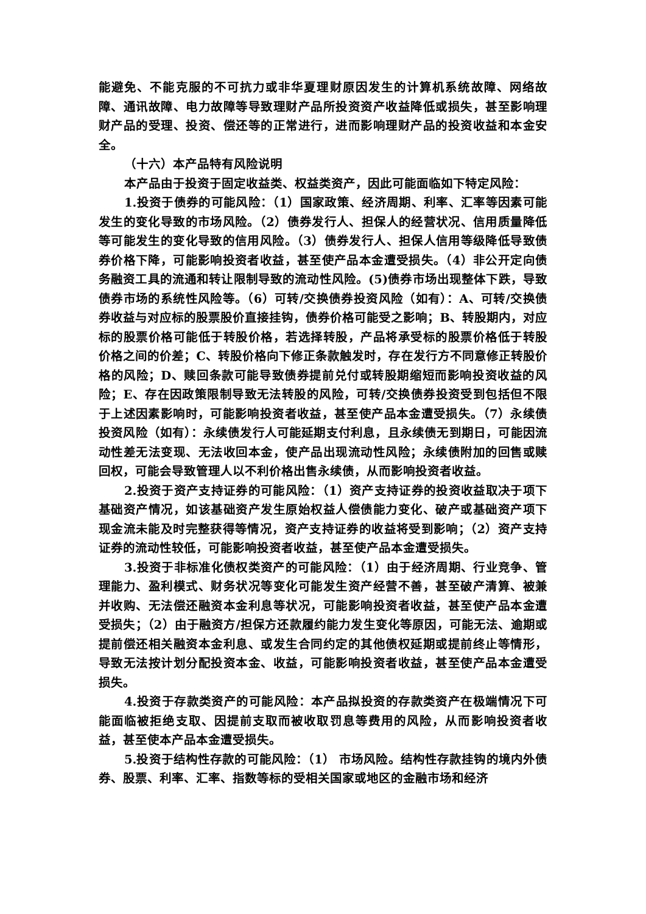能避免、不能克服的不可抗力或非华夏理财原因发生的计算机系统故障、网络故障、通讯故障、电力故障等导致理财产品所投资资产收益降低或损失，甚至影响理财产品的受理、投资、偿还等的正常进行，进而影响理财产品的投资收益和本金安全。
（十六）本产品特有风险说明
本产品由于投资于固定收益类、权益类资产，因此可能面临如下特定风险：
1.投资于债券的可能风险：（1）国家政策、经济周期、利率、汇率等因素可能发生的变化导致的市场风险。（2）债券发行人、担保人的经营状况、信用质量降低等可能发生的变化导致的信用风险。（3）债券发行人、担保人信用等级降低导致债券价格下降，可能影响投资者收益，甚至使产品本金遭受损失。（4）非公开定向债务融资工具的流通和转让限制导致的流动性风险。(5)债券市场出现整体下跌，导致债券市场的系统性风险等。（6）可转/交换债券投资风险（如有）：A、可转/交换债券收益与对应标的股票股价直接挂钩，债券价格可能受之影响；B、转股期内，对应标的股票价格可能低于转股价格，若选择转股，产品将承受标的股票价格低于转股价格之间的价差；C、转股价格向下修正条款触发时，存在发行方不同意修正转股价格的风险；D、赎回条款可能导致债券提前兑付或转股期缩短而影响投资收益的风险；E、存在因政策限制导致无法转股的风险，可转/交换债券投资受到包括但不限于上述因素影响时，可能影响投资者收益，甚至使产品本金遭受损失。（7）永续债投资风险（如有）：永续债发行人可能延期支付利息，且永续债无到期日，可能因流动性差无法变现、无法收回本金，使产品出现流动性风险；永续债附加的回售或赎回权，可能会导致管理人以不利价格出售永续债，从而影响投资者收益。
2.投资于资产支持证券的可能风险：（1）资产支持证券的投资收益取决于项下基础资产情况，如该基础资产发生原始权益人偿债能力变化、破产或基础资产项下现金流未能及时完整获得等情况，资产支持证券的收益将受到影响；（2）资产支持证券的流动性较低，可能影响投资者收益，甚至使产品本金遭受损失。
3.投资于非标准化债权类资产的可能风险：（1）由于经济周期、行业竞争、管理能力、盈利模式、财务状况等变化可能发生资产经营不善，甚至破产清算、被兼并收购、无法偿还融资本金利息等状况，可能影响投资者收益，甚至使产品本金遭受损失；（2）由于融资方/担保方还款履约能力发生变化等原因，可能无法、逾期或提前偿还相关融资本金利息、或发生合同约定的其他债权延期或提前终止等情形，导致无法按计划分配投资本金、收益，可能影响投资者收益，甚至使产品本金遭受损失。
4.投资于存款类资产的可能风险：本产品拟投资的存款类资产在极端情况下可能面临被拒绝支取、因提前支取而被收取罚息等费用的风险，从而影响投资者收益，甚至使本产品本金遭受损失。
5.投资于结构性存款的可能风险：（1） 市场风险。结构性存款挂钩的境内外债券、股票、利率、汇率、指数等标的受相关国家或地区的金融市场和经济